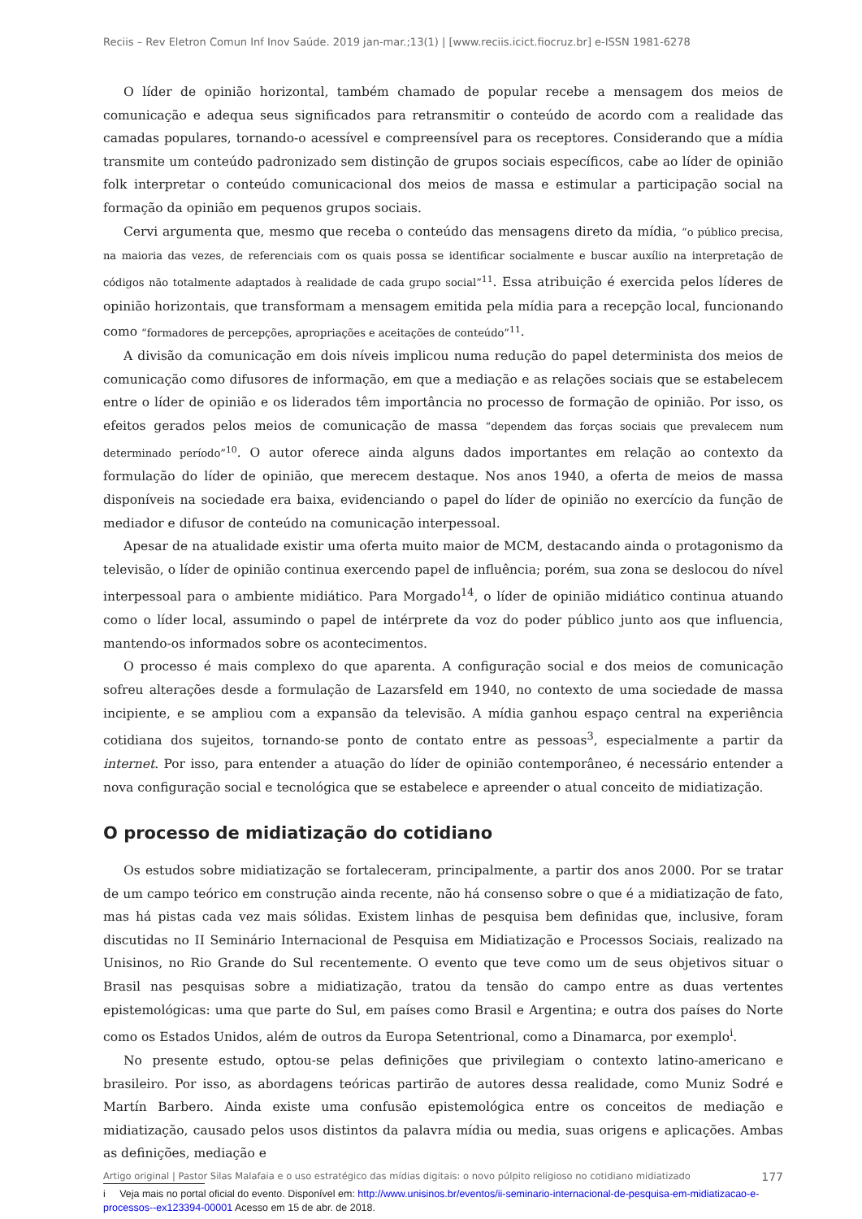Reciis – Rev Eletron Comun Inf Inov Saúde. 2019 jan-mar.;13(1) | [www.reciis.icict.fiocruz.br] e-ISSN 1981-6278
O líder de opinião horizontal, também chamado de popular recebe a mensagem dos meios de comunicação e adequa seus significados para retransmitir o conteúdo de acordo com a realidade das camadas populares, tornando-o acessível e compreensível para os receptores. Considerando que a mídia transmite um conteúdo padronizado sem distinção de grupos sociais específicos, cabe ao líder de opinião folk interpretar o conteúdo comunicacional dos meios de massa e estimular a participação social na formação da opinião em pequenos grupos sociais.
Cervi argumenta que, mesmo que receba o conteúdo das mensagens direto da mídia, “o público precisa, na maioria das vezes, de referenciais com os quais possa se identificar socialmente e buscar auxílio na interpretação de códigos não totalmente adaptados à realidade de cada grupo social”<sup>11</sup>. Essa atribuição é exercida pelos líderes de opinião horizontais, que transformam a mensagem emitida pela mídia para a recepção local, funcionando como “formadores de percepções, apropriações e aceitações de conteúdo”<sup>11</sup>.
A divisão da comunicação em dois níveis implicou numa redução do papel determinista dos meios de comunicação como difusores de informação, em que a mediação e as relações sociais que se estabelecem entre o líder de opinião e os liderados têm importância no processo de formação de opinião. Por isso, os efeitos gerados pelos meios de comunicação de massa “dependem das forças sociais que prevalecem num determinado período”<sup>10</sup>. O autor oferece ainda alguns dados importantes em relação ao contexto da formulação do líder de opinião, que merecem destaque. Nos anos 1940, a oferta de meios de massa disponíveis na sociedade era baixa, evidenciando o papel do líder de opinião no exercício da função de mediador e difusor de conteúdo na comunicação interpessoal.
Apesar de na atualidade existir uma oferta muito maior de MCM, destacando ainda o protagonismo da televisão, o líder de opinião continua exercendo papel de influência; porém, sua zona se deslocou do nível interpessoal para o ambiente midiático. Para Morgado<sup>14</sup>, o líder de opinião midiático continua atuando como o líder local, assumindo o papel de intérprete da voz do poder público junto aos que influencia, mantendo-os informados sobre os acontecimentos.
O processo é mais complexo do que aparenta. A configuração social e dos meios de comunicação sofreu alterações desde a formulação de Lazarsfeld em 1940, no contexto de uma sociedade de massa incipiente, e se ampliou com a expansão da televisão. A mídia ganhou espaço central na experiência cotidiana dos sujeitos, tornando-se ponto de contato entre as pessoas<sup>3</sup>, especialmente a partir da internet. Por isso, para entender a atuação do líder de opinião contemporâneo, é necessário entender a nova configuração social e tecnológica que se estabelece e apreender o atual conceito de midiatização.
O processo de midiatização do cotidiano
Os estudos sobre midiatização se fortaleceram, principalmente, a partir dos anos 2000. Por se tratar de um campo teórico em construção ainda recente, não há consenso sobre o que é a midiatização de fato, mas há pistas cada vez mais sólidas. Existem linhas de pesquisa bem definidas que, inclusive, foram discutidas no II Seminário Internacional de Pesquisa em Midiatização e Processos Sociais, realizado na Unisinos, no Rio Grande do Sul recentemente. O evento que teve como um de seus objetivos situar o Brasil nas pesquisas sobre a midiatização, tratou da tensão do campo entre as duas vertentes epistemológicas: uma que parte do Sul, em países como Brasil e Argentina; e outra dos países do Norte como os Estados Unidos, além de outros da Europa Setentrional, como a Dinamarca, por exemplo<sup>i</sup>.
No presente estudo, optou-se pelas definições que privilegiam o contexto latino-americano e brasileiro. Por isso, as abordagens teóricas partirão de autores dessa realidade, como Muniz Sodré e Martín Barbero. Ainda existe uma confusão epistemológica entre os conceitos de mediação e midiatização, causado pelos usos distintos da palavra mídia ou media, suas origens e aplicações. Ambas as definições, mediação e
i Veja mais no portal oficial do evento. Disponível em: http://www.unisinos.br/eventos/ii-seminario-internacional-de-pesquisa-em-midiatizacao-e-processos--ex123394-00001 Acesso em 15 de abr. de 2018.
Artigo original | Pastor Silas Malafaia e o uso estratégico das mídias digitais: o novo púlpito religioso no cotidiano midiatizado 177